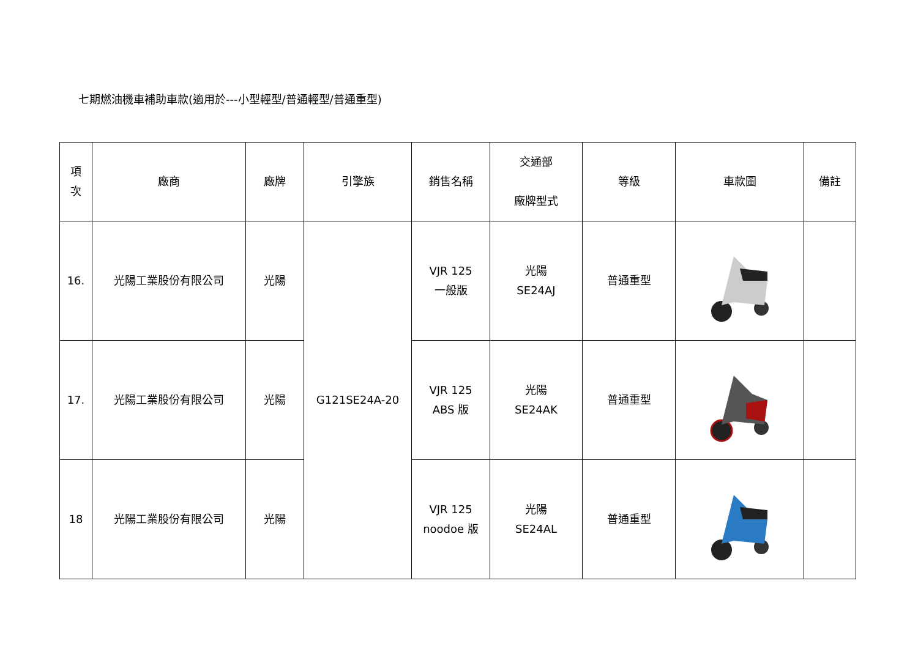七期燃油機車補助車款(適用於---小型輕型/普通輕型/普通重型)
| 項 次 | 廠商 | 廠牌 | 引擎族 | 銷售名稱 | 交通部 廠牌型式 | 等級 | 車款圖 | 備註 |
| --- | --- | --- | --- | --- | --- | --- | --- | --- |
| 16. | 光陽工業股份有限公司 | 光陽 | G121SE24A-20 | VJR 125 一般版 | 光陽 SE24AJ | 普通重型 | | |
| 17. | 光陽工業股份有限公司 | 光陽 | | VJR 125 ABS 版 | 光陽 SE24AK | 普通重型 | | |
| 18 | 光陽工業股份有限公司 | 光陽 | | VJR 125 noodoe 版 | 光陽 SE24AL | 普通重型 | | |